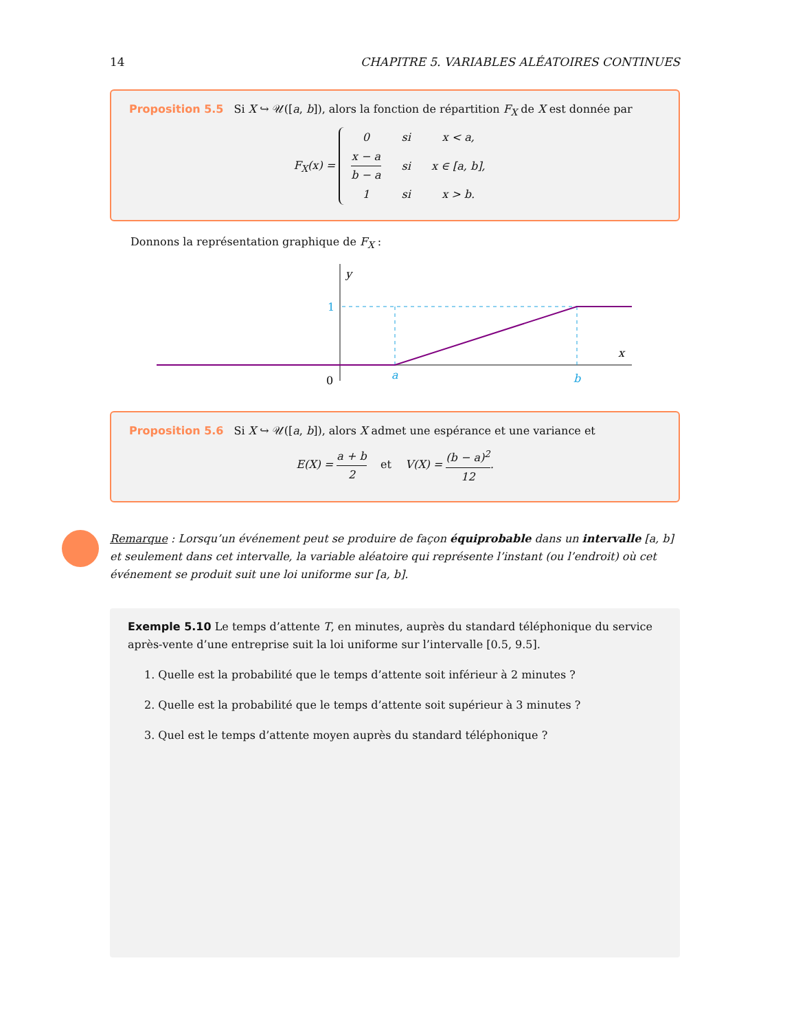14 CHAPITRE 5. VARIABLES ALÉATOIRES CONTINUES
Proposition 5.5 Si X ↪ 𝒰([a, b]), alors la fonction de répartition F<sub>X</sub> de X est donnée par
F<sub>X</sub>(x) =
| 0 | si | x < a , |
| x − a b − a | si | x ∈ [ a , b ], |
| 1 | si | x > b . |
Donnons la représentation graphique de F<sub>X</sub> :
y
1
x
0
a
b
Proposition 5.6 Si X ↪ 𝒰([a, b]), alors X admet une espérance et une variance et
E(X) = a + b 2 et V(X) = (b − a)<sup>2</sup> 12.
Remarque : Lorsqu’un événement peut se produire de façon équiprobable dans un intervalle [a, b] et seulement dans cet intervalle, la variable aléatoire qui représente l’instant (ou l’endroit) où cet événement se produit suit une loi uniforme sur [a, b].
Exemple 5.10 Le temps d’attente T, en minutes, auprès du standard téléphonique du service après-vente d’une entreprise suit la loi uniforme sur l’intervalle [0.5, 9.5].
1. Quelle est la probabilité que le temps d’attente soit inférieur à 2 minutes ?
2. Quelle est la probabilité que le temps d’attente soit supérieur à 3 minutes ?
3. Quel est le temps d’attente moyen auprès du standard téléphonique ?